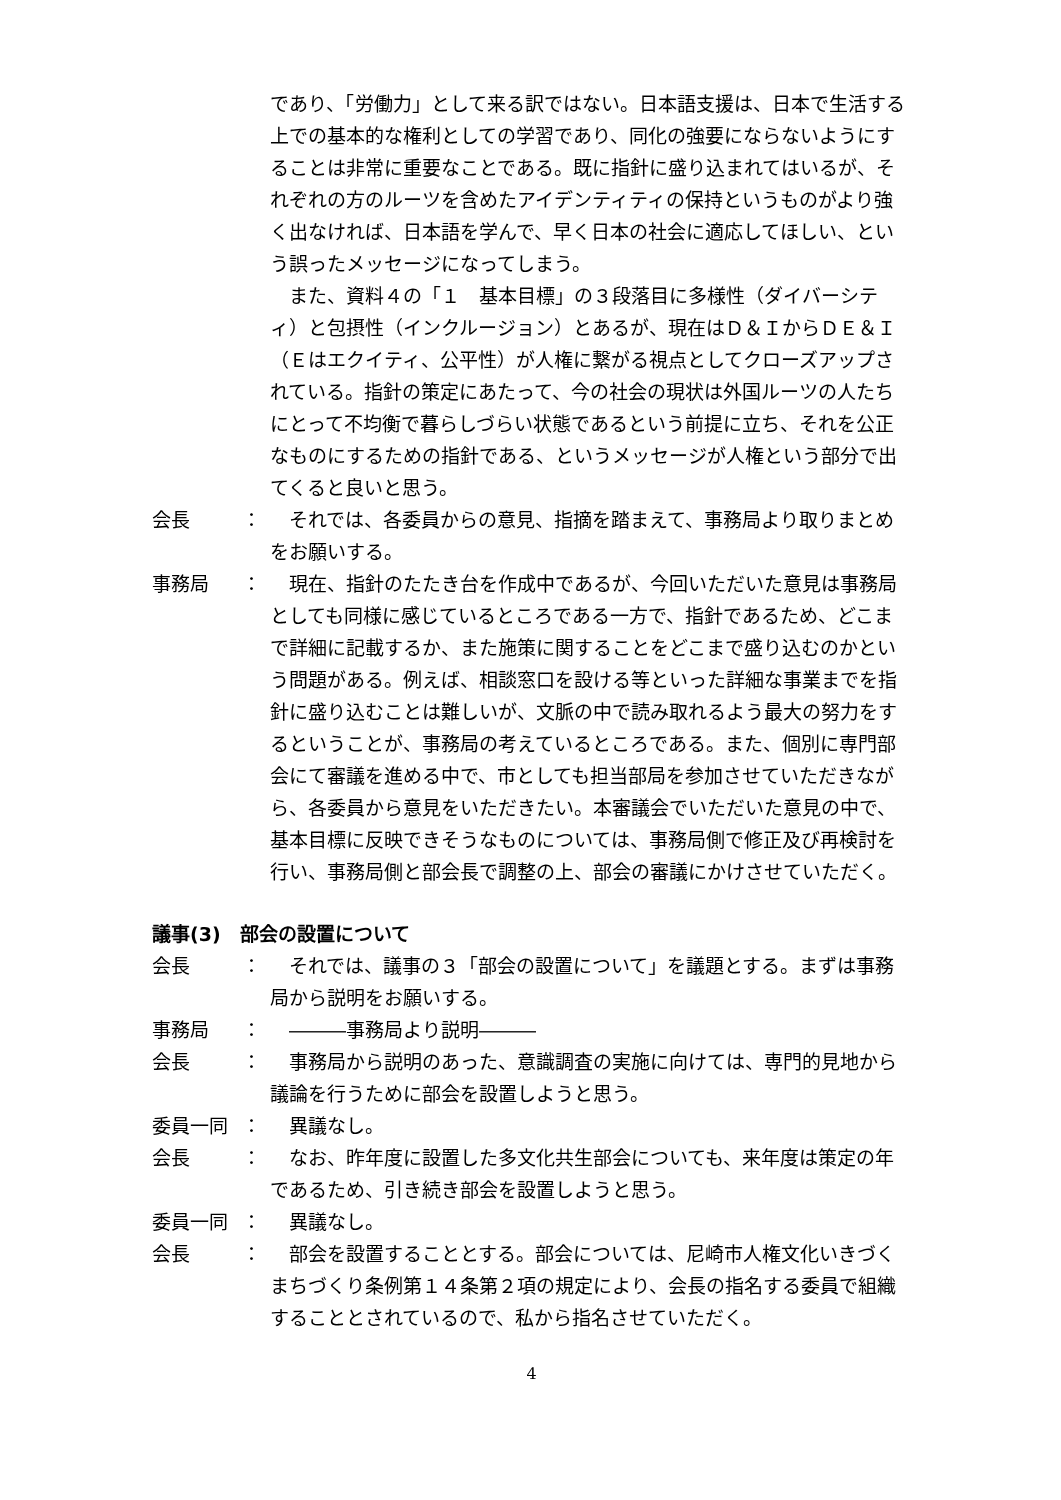であり、「労働力」として来る訳ではない。日本語支援は、日本で生活する上での基本的な権利としての学習であり、同化の強要にならないようにすることは非常に重要なことである。既に指針に盛り込まれてはいるが、それぞれの方のルーツを含めたアイデンティティの保持というものがより強く出なければ、日本語を学んで、早く日本の社会に適応してほしい、という誤ったメッセージになってしまう。
　また、資料４の「１　基本目標」の３段落目に多様性（ダイバーシティ）と包摂性（インクルージョン）とあるが、現在はＤ＆ＩからＤＥ＆Ｉ（Ｅはエクイティ、公平性）が人権に繋がる視点としてクローズアップされている。指針の策定にあたって、今の社会の現状は外国ルーツの人たちにとって不均衡で暮らしづらい状態であるという前提に立ち、それを公正なものにするための指針である、というメッセージが人権という部分で出てくると良いと思う。
会長 ：　それでは、各委員からの意見、指摘を踏まえて、事務局より取りまとめをお願いする。
事務局 ：　現在、指針のたたき台を作成中であるが、今回いただいた意見は事務局としても同様に感じているところである一方で、指針であるため、どこまで詳細に記載するか、また施策に関することをどこまで盛り込むのかという問題がある。例えば、相談窓口を設ける等といった詳細な事業までを指針に盛り込むことは難しいが、文脈の中で読み取れるよう最大の努力をするということが、事務局の考えているところである。また、個別に専門部会にて審議を進める中で、市としても担当部局を参加させていただきながら、各委員から意見をいただきたい。本審議会でいただいた意見の中で、基本目標に反映できそうなものについては、事務局側で修正及び再検討を行い、事務局側と部会長で調整の上、部会の審議にかけさせていただく。
議事(3)　部会の設置について
会長 ：　それでは、議事の３「部会の設置について」を議題とする。まずは事務局から説明をお願いする。
事務局 ：　―――事務局より説明―――
会長 ：　事務局から説明のあった、意識調査の実施に向けては、専門的見地から議論を行うために部会を設置しようと思う。
委員一同 ：　異議なし。
会長 ：　なお、昨年度に設置した多文化共生部会についても、来年度は策定の年であるため、引き続き部会を設置しようと思う。
委員一同 ：　異議なし。
会長 ：　部会を設置することとする。部会については、尼崎市人権文化いきづくまちづくり条例第１４条第２項の規定により、会長の指名する委員で組織することとされているので、私から指名させていただく。
4